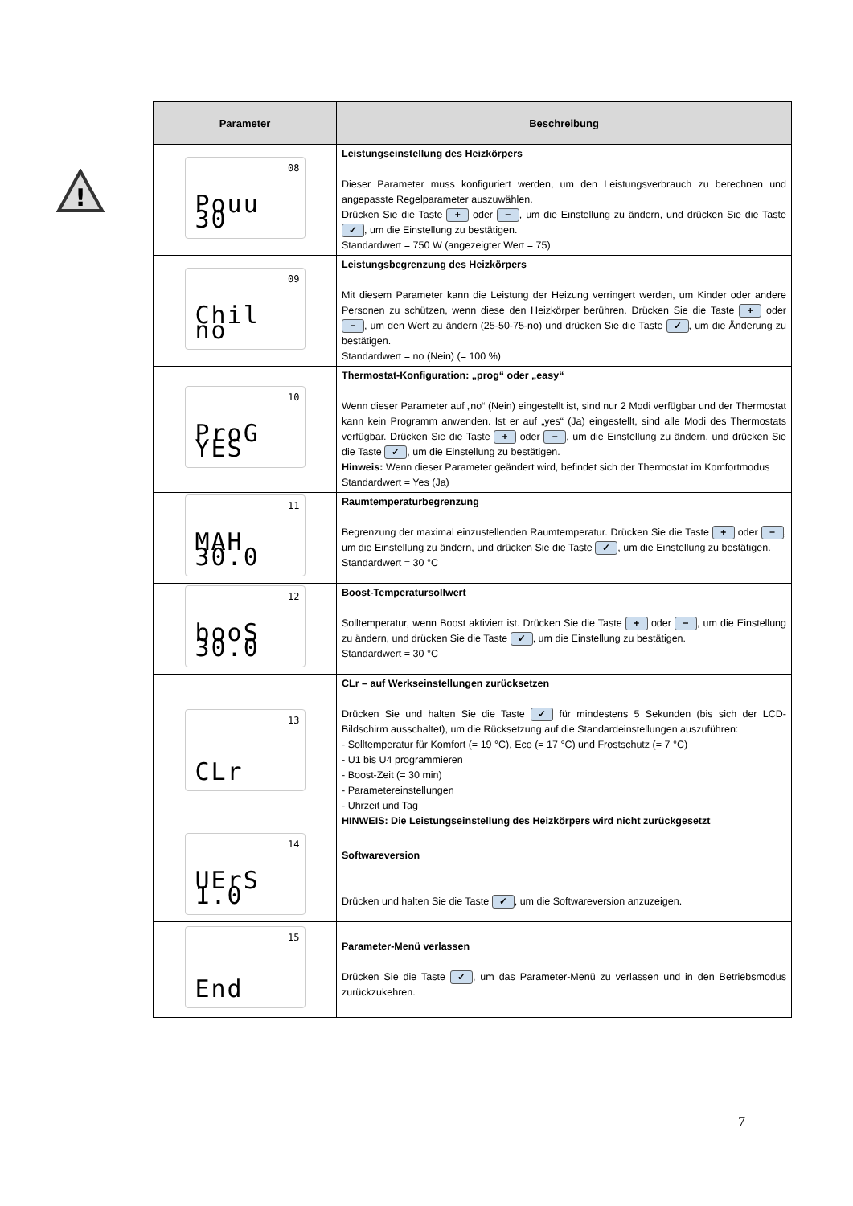!
| Parameter | Beschreibung |
| --- | --- |
| 08 Pouu 30 | Leistungseinstellung des Heizkörpers Dieser Parameter muss konfiguriert werden, um den Leistungsverbrauch zu berechnen und angepasste Regelparameter auszuwählen. Drücken Sie die Taste + oder − , um die Einstellung zu ändern, und drücken Sie die Taste ✓ , um die Einstellung zu bestätigen. Standardwert = 750 W (angezeigter Wert = 75) |
| 09 Chil no | Leistungsbegrenzung des Heizkörpers Mit diesem Parameter kann die Leistung der Heizung verringert werden, um Kinder oder andere Personen zu schützen, wenn diese den Heizkörper berühren. Drücken Sie die Taste + oder − , um den Wert zu ändern (25-50-75-no) und drücken Sie die Taste ✓ , um die Änderung zu bestätigen. Standardwert = no (Nein) (= 100 %) |
| 10 ProG YES | Thermostat-Konfiguration: „prog“ oder „easy“ Wenn dieser Parameter auf „no“ (Nein) eingestellt ist, sind nur 2 Modi verfügbar und der Thermostat kann kein Programm anwenden. Ist er auf „yes“ (Ja) eingestellt, sind alle Modi des Thermostats verfügbar. Drücken Sie die Taste + oder − , um die Einstellung zu ändern, und drücken Sie die Taste ✓ , um die Einstellung zu bestätigen. Hinweis: Wenn dieser Parameter geändert wird, befindet sich der Thermostat im Komfortmodus Standardwert = Yes (Ja) |
| 11 MAH 30.0 | Raumtemperaturbegrenzung Begrenzung der maximal einzustellenden Raumtemperatur. Drücken Sie die Taste + oder − , um die Einstellung zu ändern, und drücken Sie die Taste ✓ , um die Einstellung zu bestätigen. Standardwert = 30 °C |
| 12 booS 30.0 | Boost-Temperatursollwert Solltemperatur, wenn Boost aktiviert ist. Drücken Sie die Taste + oder − , um die Einstellung zu ändern, und drücken Sie die Taste ✓ , um die Einstellung zu bestätigen. Standardwert = 30 °C |
| 13 CLr | CLr – auf Werkseinstellungen zurücksetzen Drücken Sie und halten Sie die Taste ✓ für mindestens 5 Sekunden (bis sich der LCD-Bildschirm ausschaltet), um die Rücksetzung auf die Standardeinstellungen auszuführen: - Solltemperatur für Komfort (= 19 °C), Eco (= 17 °C) und Frostschutz (= 7 °C) - U1 bis U4 programmieren - Boost-Zeit (= 30 min) - Parametereinstellungen - Uhrzeit und Tag HINWEIS: Die Leistungseinstellung des Heizkörpers wird nicht zurückgesetzt |
| 14 UErS 1.0 | Softwareversion Drücken und halten Sie die Taste ✓ , um die Softwareversion anzuzeigen. |
| 15 End | Parameter-Menü verlassen Drücken Sie die Taste ✓ , um das Parameter-Menü zu verlassen und in den Betriebsmodus zurückzukehren. |
7